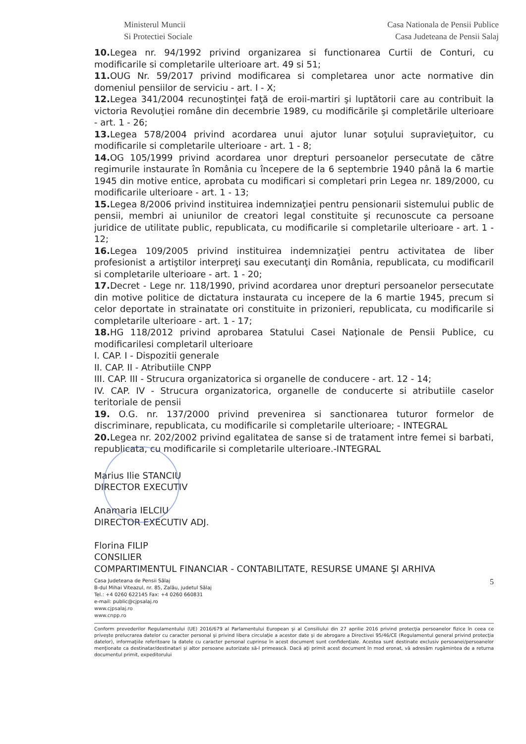Ministerul Muncii
Si Protectiei Sociale
Casa Nationala de Pensii Publice
Casa Judeteana de Pensii Salaj
10. Legea nr. 94/1992 privind organizarea si functionarea Curtii de Conturi, cu modificarile si completarile ulterioare art. 49 si 51;
11. OUG Nr. 59/2017 privind modificarea si completarea unor acte normative din domeniul pensiilor de serviciu - art. I - X;
12. Legea 341/2004 recunoştinţei faţă de eroii-martiri şi luptătorii care au contribuit la victoria Revoluţiei române din decembrie 1989, cu modificările şi completările ulterioare - art. 1 - 26;
13. Legea 578/2004 privind acordarea unui ajutor lunar soţului supravieţuitor, cu modificarile si completarile ulterioare - art. 1 - 8;
14. OG 105/1999 privind acordarea unor drepturi persoanelor persecutate de către regimurile instaurate în România cu începere de la 6 septembrie 1940 până la 6 martie 1945 din motive entice, aprobata cu modificari si completari prin Legea nr. 189/2000, cu modificarile ulterioare - art. 1 - 13;
15. Legea 8/2006 privind instituirea indemnizaţiei pentru pensionarii sistemului public de pensii, membri ai uniunilor de creatori legal constituite şi recunoscute ca persoane juridice de utilitate public, republicata, cu modificarile si completarile ulterioare - art. 1 - 12;
16. Legea 109/2005 privind instituirea indemnizaţiei pentru activitatea de liber profesionist a artiştilor interpreţi sau executanţi din România, republicata, cu modificaril si completarile ulterioare - art. 1 - 20;
17. Decret - Lege nr. 118/1990, privind acordarea unor drepturi persoanelor persecutate din motive politice de dictatura instaurata cu incepere de la 6 martie 1945, precum si celor deportate in strainatate ori constituite in prizonieri, republicata, cu modificarile si completarile ulterioare - art. 1 - 17;
18. HG 118/2012 privind aprobarea Statului Casei Naţionale de Pensii Publice, cu modificarilesi completaril ulterioare
I. CAP. I - Dispozitii generale
II. CAP. II - Atributiile CNPP
III. CAP. III - Strucura organizatorica si organelle de conducere - art. 12 - 14;
IV. CAP. IV - Strucura organizatorica, organelle de conducerte si atributiile caselor teritoriale de pensii
19. O.G. nr. 137/2000 privind prevenirea si sanctionarea tuturor formelor de discriminare, republicata, cu modificarile si completarile ulterioare; - INTEGRAL
20. Legea nr. 202/2002 privind egalitatea de sanse si de tratament intre femei si barbati, republicata, cu modificarile si completarile ulterioare.-INTEGRAL
Marius Ilie STANCIU
DIRECTOR EXECUTIV
Anamaria IELCIU
DIRECTOR EXECUTIV ADJ.
Florina FILIP
CONSILIER
COMPARTIMENTUL FINANCIAR - CONTABILITATE, RESURSE UMANE ŞI ARHIVA
5 Casa Judeteana de Pensii Sălaj
B-dul Mihai Viteazul, nr. 85, Zalău, judetul Sălaj
Tel.: +4 0260 622145 Fax: +4 0260 660831
e-mail: public@cjpsalaj.ro
www.cjpsalaj.ro
www.cnpp.ro
Conform prevederilor Regulamentului (UE) 2016/679 al Parlamentului European şi al Consiliului din 27 aprilie 2016 privind protecţia persoanelor fizice în ceea ce priveşte prelucrarea datelor cu caracter personal şi privind libera circulaţie a acestor date şi de abrogare a Directivei 95/46/CE (Regulamentul general privind protecţia datelor), informaţiile referitoare la datele cu caracter personal cuprinse în acest document sunt confidenţiale. Acestea sunt destinate exclusiv persoanei/persoanelor menţionate ca destinatar/destinatari şi altor persoane autorizate să-l primească. Dacă aţi primit acest document în mod eronat, vă adresăm rugămintea de a returna documentul primit, expeditorului